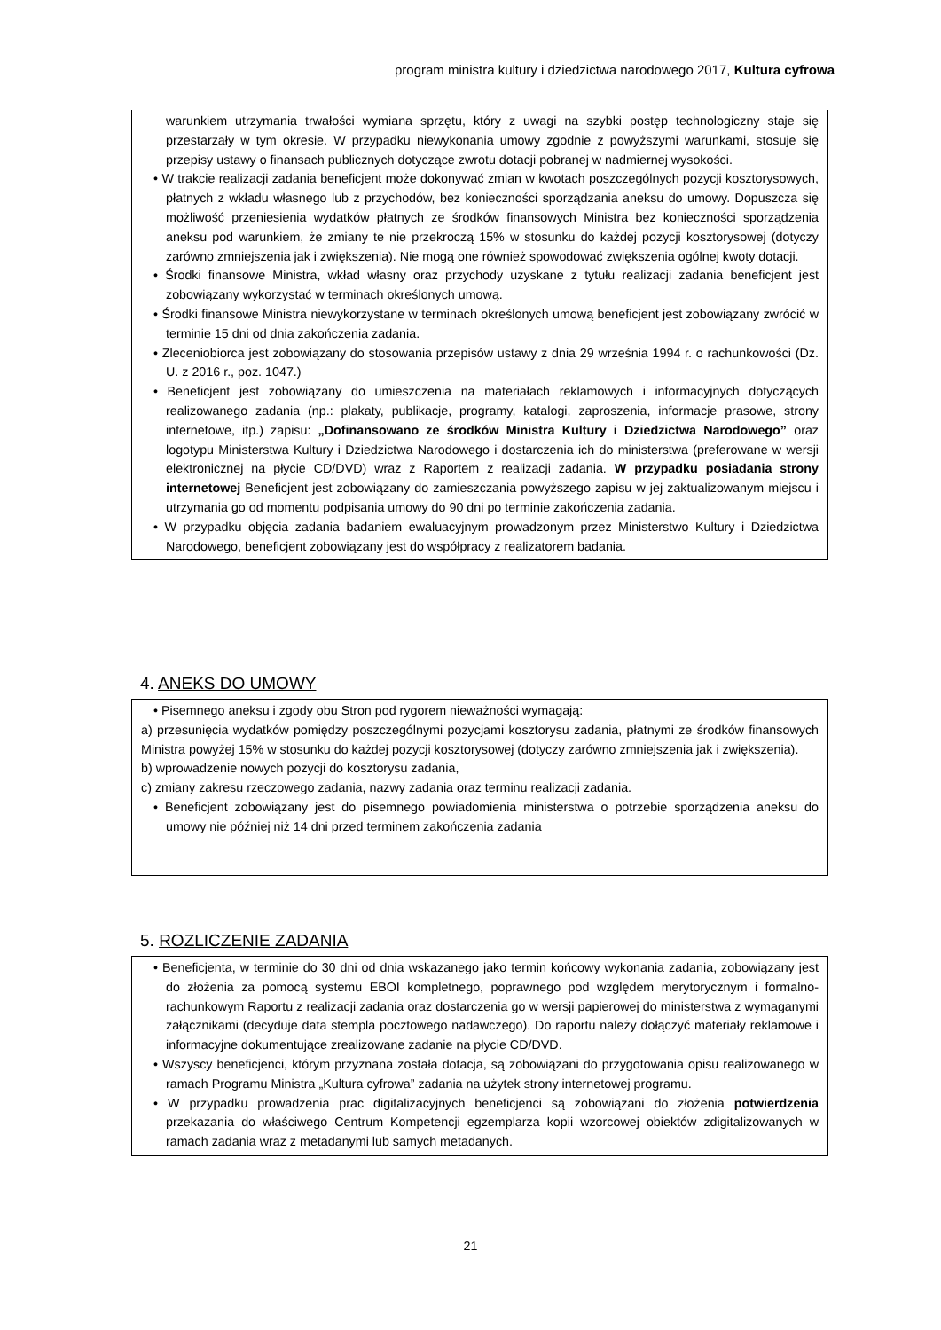program ministra kultury i dziedzictwa narodowego 2017, Kultura cyfrowa
warunkiem utrzymania trwałości wymiana sprzętu, który z uwagi na szybki postęp technologiczny staje się przestarzały w tym okresie. W przypadku niewykonania umowy zgodnie z powyższymi warunkami, stosuje się przepisy ustawy o finansach publicznych dotyczące zwrotu dotacji pobranej w nadmiernej wysokości.
• W trakcie realizacji zadania beneficjent może dokonywać zmian w kwotach poszczególnych pozycji kosztorysowych, płatnych z wkładu własnego lub z przychodów, bez konieczności sporządzania aneksu do umowy. Dopuszcza się możliwość przeniesienia wydatków płatnych ze środków finansowych Ministra bez konieczności sporządzenia aneksu pod warunkiem, że zmiany te nie przekroczą 15% w stosunku do każdej pozycji kosztorysowej (dotyczy zarówno zmniejszenia jak i zwiększenia). Nie mogą one również spowodować zwiększenia ogólnej kwoty dotacji.
• Środki finansowe Ministra, wkład własny oraz przychody uzyskane z tytułu realizacji zadania beneficjent jest zobowiązany wykorzystać w terminach określonych umową.
• Środki finansowe Ministra niewykorzystane w terminach określonych umową beneficjent jest zobowiązany zwrócić w terminie 15 dni od dnia zakończenia zadania.
• Zleceniobiorca jest zobowiązany do stosowania przepisów ustawy z dnia 29 września 1994 r. o rachunkowości (Dz. U. z 2016 r., poz. 1047.)
• Beneficjent jest zobowiązany do umieszczenia na materiałach reklamowych i informacyjnych dotyczących realizowanego zadania (np.: plakaty, publikacje, programy, katalogi, zaproszenia, informacje prasowe, strony internetowe, itp.) zapisu: „Dofinansowano ze środków Ministra Kultury i Dziedzictwa Narodowego” oraz logotypu Ministerstwa Kultury i Dziedzictwa Narodowego i dostarczenia ich do ministerstwa (preferowane w wersji elektronicznej na płycie CD/DVD) wraz z Raportem z realizacji zadania. W przypadku posiadania strony internetowej Beneficjent jest zobowiązany do zamieszczania powyższego zapisu w jej zaktualizowanym miejscu i utrzymania go od momentu podpisania umowy do 90 dni po terminie zakończenia zadania.
• W przypadku objęcia zadania badaniem ewaluacyjnym prowadzonym przez Ministerstwo Kultury i Dziedzictwa Narodowego, beneficjent zobowiązany jest do współpracy z realizatorem badania.
4. ANEKS DO UMOWY
• Pisemnego aneksu i zgody obu Stron pod rygorem nieważności wymagają:
a) przesunięcia wydatków pomiędzy poszczególnymi pozycjami kosztorysu zadania, płatnymi ze środków finansowych Ministra powyżej 15% w stosunku do każdej pozycji kosztorysowej (dotyczy zarówno zmniejszenia jak i zwiększenia).
b) wprowadzenie nowych pozycji do kosztorysu zadania,
c) zmiany zakresu rzeczowego zadania, nazwy zadania oraz terminu realizacji zadania.
• Beneficjent zobowiązany jest do pisemnego powiadomienia ministerstwa o potrzebie sporządzenia aneksu do umowy nie później niż 14 dni przed terminem zakończenia zadania
5. ROZLICZENIE ZADANIA
• Beneficjenta, w terminie do 30 dni od dnia wskazanego jako termin końcowy wykonania zadania, zobowiązany jest do złożenia za pomocą systemu EBOI kompletnego, poprawnego pod względem merytorycznym i formalno-rachunkowym Raportu z realizacji zadania oraz dostarczenia go w wersji papierowej do ministerstwa z wymaganymi załącznikami (decyduje data stempla pocztowego nadawczego). Do raportu należy dołączyć materiały reklamowe i informacyjne dokumentujące zrealizowane zadanie na płycie CD/DVD.
• Wszyscy beneficjenci, którym przyznana została dotacja, są zobowiązani do przygotowania opisu realizowanego w ramach Programu Ministra „Kultura cyfrowa” zadania na użytek strony internetowej programu.
• W przypadku prowadzenia prac digitalizacyjnych beneficjenci są zobowiązani do złożenia potwierdzenia przekazania do właściwego Centrum Kompetencji egzemplarza kopii wzorcowej obiektów zdigitalizowanych w ramach zadania wraz z metadanymi lub samych metadanych.
21